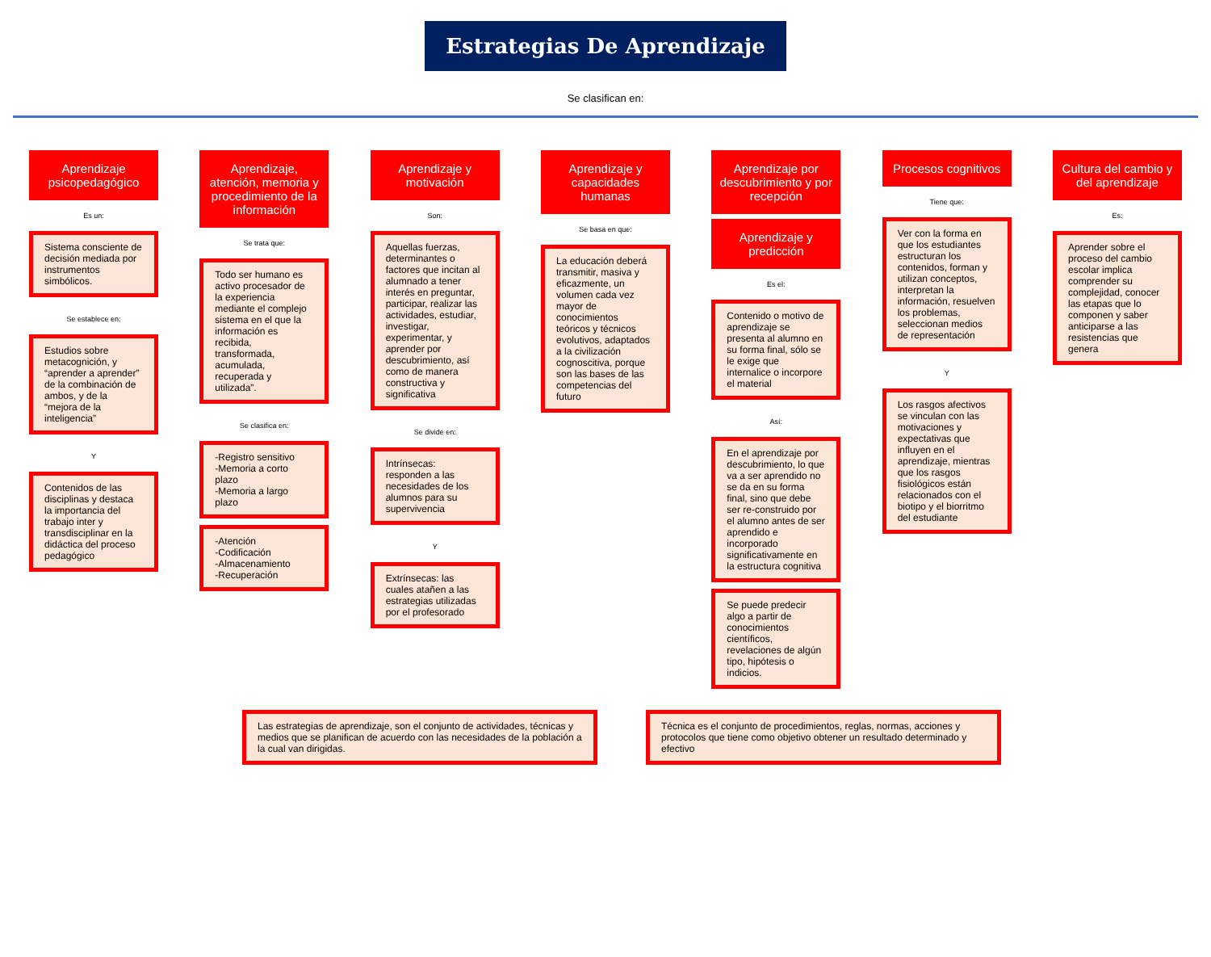Estrategias De Aprendizaje
Se clasifican en:
Aprendizaje psicopedagógico
Es un:
Sistema consciente de decisión mediada por instrumentos simbólicos.
Se establece en:
Estudios sobre metacognición, y “aprender a aprender” de la combinación de ambos, y de la “mejora de la inteligencia”
Y
Contenidos de las disciplinas y destaca la importancia del trabajo inter y transdisciplinar en la didáctica del proceso pedagógico
Aprendizaje, atención, memoria y procedimiento de la información
Se trata que:
Todo ser humano es activo procesador de la experiencia mediante el complejo sistema en el que la información es recibida, transformada, acumulada, recuperada y utilizada”.
Se clasifica en:
-Registro sensitivo
-Memoria a corto plazo
-Memoria a largo plazo
-Atención
-Codificación
-Almacenamiento
-Recuperación
Aprendizaje y motivación
Son:
Aquellas fuerzas, determinantes o factores que incitan al alumnado a tener interés en preguntar, participar, realizar las actividades, estudiar, investigar, experimentar, y aprender por descubrimiento, así como de manera constructiva y significativa
Se divide en:
Intrínsecas: responden a las necesidades de los alumnos para su supervivencia
Y
Extrínsecas: las cuales atañen a las estrategias utilizadas por el profesorado
Aprendizaje y capacidades humanas
Se basa en que:
La educación deberá transmitir, masiva y eficazmente, un volumen cada vez mayor de conocimientos teóricos y técnicos evolutivos, adaptados a la civilización cognoscitiva, porque son las bases de las competencias del futuro
Aprendizaje por descubrimiento y por recepción
Aprendizaje y predicción
Es el:
Contenido o motivo de aprendizaje se presenta al alumno en su forma final, sólo se le exige que internalice o incorpore el material
Así:
En el aprendizaje por descubrimiento, lo que va a ser aprendido no se da en su forma final, sino que debe ser re-construido por el alumno antes de ser aprendido e incorporado significativamente en la estructura cognitiva
Se puede predecir algo a partir de conocimientos científicos, revelaciones de algún tipo, hipótesis o indicios.
Procesos cognitivos
Tiene que:
Ver con la forma en que los estudiantes estructuran los contenidos, forman y utilizan conceptos, interpretan la información, resuelven los problemas, seleccionan medios de representación
Y
Los rasgos afectivos se vinculan con las motivaciones y expectativas que influyen en el aprendizaje, mientras que los rasgos fisiológicos están relacionados con el biotipo y el biorritmo del estudiante
Cultura del cambio y del aprendizaje
Es:
Aprender sobre el proceso del cambio escolar implica comprender su complejidad, conocer las etapas que lo componen y saber anticiparse a las resistencias que genera
Las estrategias de aprendizaje, son el conjunto de actividades, técnicas y medios que se planifican de acuerdo con las necesidades de la población a la cual van dirigidas.
Técnica es el conjunto de procedimientos, reglas, normas, acciones y protocolos que tiene como objetivo obtener un resultado determinado y efectivo